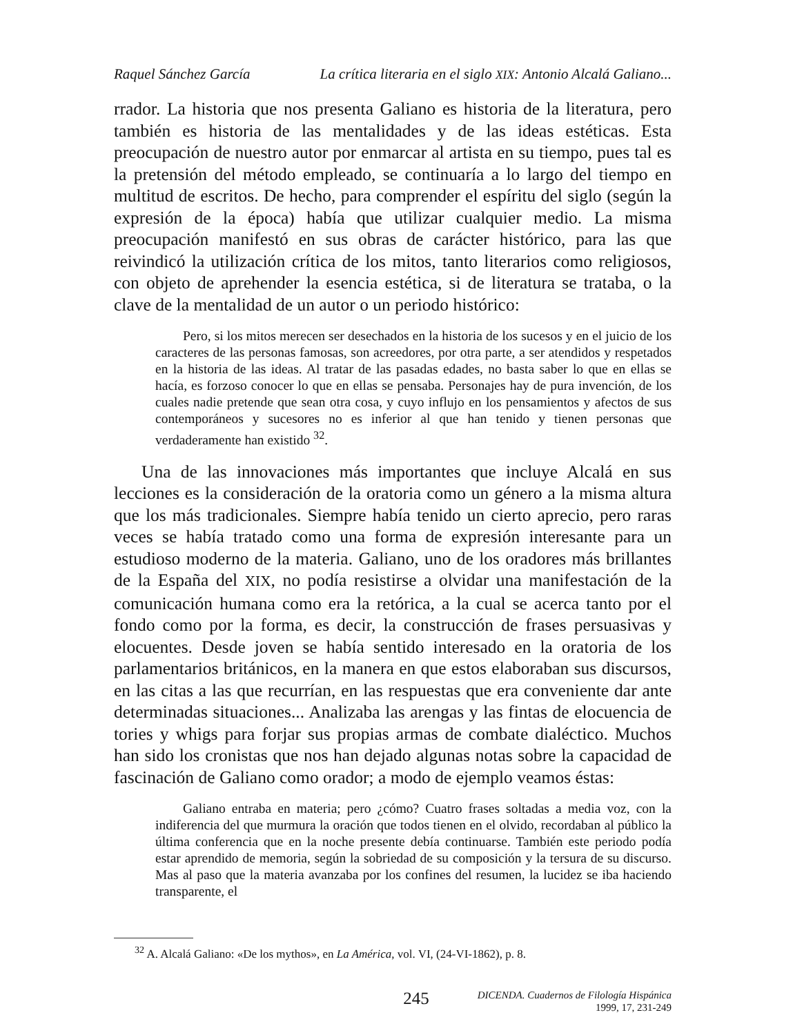Raquel Sánchez García La crítica literaria en el siglo XIX: Antonio Alcalá Galiano...
rrador. La historia que nos presenta Galiano es historia de la literatura, pero también es historia de las mentalidades y de las ideas estéticas. Esta preocupación de nuestro autor por enmarcar al artista en su tiempo, pues tal es la pretensión del método empleado, se continuaría a lo largo del tiempo en multitud de escritos. De hecho, para comprender el espíritu del siglo (según la expresión de la época) había que utilizar cualquier medio. La misma preocupación manifestó en sus obras de carácter histórico, para las que reivindicó la utilización crítica de los mitos, tanto literarios como religiosos, con objeto de aprehender la esencia estética, si de literatura se trataba, o la clave de la mentalidad de un autor o un periodo histórico:
Pero, si los mitos merecen ser desechados en la historia de los sucesos y en el juicio de los caracteres de las personas famosas, son acreedores, por otra parte, a ser atendidos y respetados en la historia de las ideas. Al tratar de las pasadas edades, no basta saber lo que en ellas se hacía, es forzoso conocer lo que en ellas se pensaba. Personajes hay de pura invención, de los cuales nadie pretende que sean otra cosa, y cuyo influjo en los pensamientos y afectos de sus contemporáneos y sucesores no es inferior al que han tenido y tienen personas que verdaderamente han existido <sup>32</sup>.
Una de las innovaciones más importantes que incluye Alcalá en sus lecciones es la consideración de la oratoria como un género a la misma altura que los más tradicionales. Siempre había tenido un cierto aprecio, pero raras veces se había tratado como una forma de expresión interesante para un estudioso moderno de la materia. Galiano, uno de los oradores más brillantes de la España del XIX, no podía resistirse a olvidar una manifestación de la comunicación humana como era la retórica, a la cual se acerca tanto por el fondo como por la forma, es decir, la construcción de frases persuasivas y elocuentes. Desde joven se había sentido interesado en la oratoria de los parlamentarios británicos, en la manera en que estos elaboraban sus discursos, en las citas a las que recurrían, en las respuestas que era conveniente dar ante determinadas situaciones... Analizaba las arengas y las fintas de elocuencia de tories y whigs para forjar sus propias armas de combate dialéctico. Muchos han sido los cronistas que nos han dejado algunas notas sobre la capacidad de fascinación de Galiano como orador; a modo de ejemplo veamos éstas:
Galiano entraba en materia; pero ¿cómo? Cuatro frases soltadas a media voz, con la indiferencia del que murmura la oración que todos tienen en el olvido, recordaban al público la última conferencia que en la noche presente debía continuarse. También este periodo podía estar aprendido de memoria, según la sobriedad de su composición y la tersura de su discurso. Mas al paso que la materia avanzaba por los confines del resumen, la lucidez se iba haciendo transparente, el
<sup>32</sup> A. Alcalá Galiano: «De los mythos», en La América, vol. VI, (24-VI-1862), p. 8.
245
DICENDA. Cuadernos de Filología Hispánica
1999, 17, 231-249